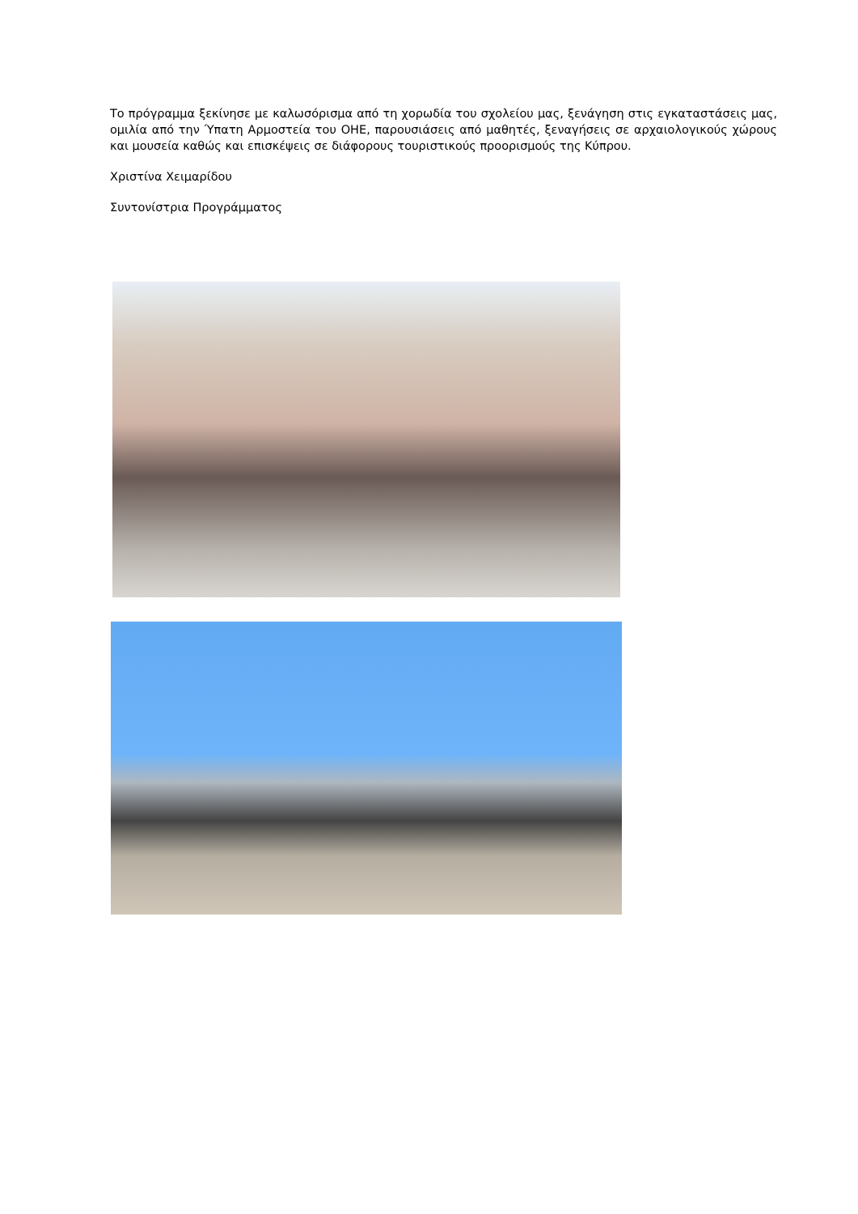Το πρόγραμμα ξεκίνησε με καλωσόρισμα από τη χορωδία του σχολείου μας, ξενάγηση στις εγκαταστάσεις μας, ομιλία από την Ύπατη Αρμοστεία του ΟΗΕ, παρουσιάσεις από μαθητές, ξεναγήσεις σε αρχαιολογικούς χώρους και μουσεία καθώς και επισκέψεις σε διάφορους τουριστικούς προορισμούς της Κύπρου.
Χριστίνα Χειμαρίδου
Συντονίστρια Προγράμματος